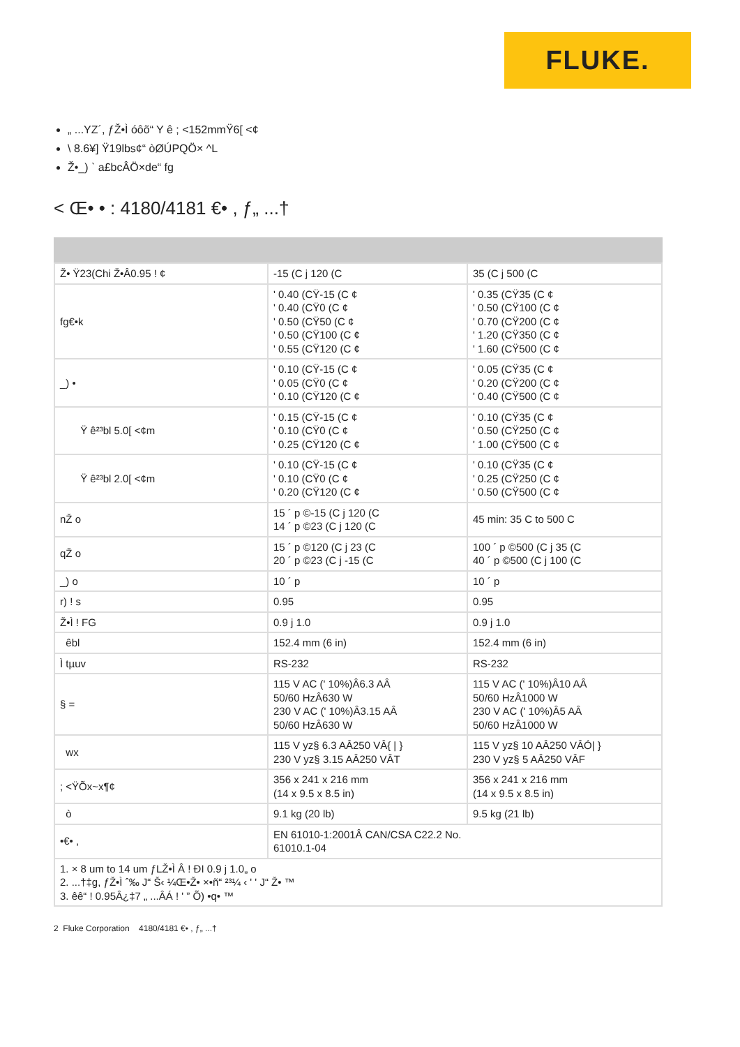FLUKE.
„ ...YZ´, ƒŽ•Ì óôõ“ Y ê ; <152mmŸ6[ <¢
\ 8.6¥] Ÿ19lbs¢“ òØÚPQÖ× ^L
Ž•_) ` a£bcÂÖ×de“ fg
< Œ• • : 4180/4181 €• , ƒ„ ...†
| Ž• Ÿ23(Chi Ž•Â0.95 ! ¢ | -15 (C j 120 (C | 35 (C j 500 (C |
| fg€•k | ' 0.40 (CŸ-15 (C ¢ ' 0.40 (CŸ0 (C ¢ ' 0.50 (CŸ50 (C ¢ ' 0.50 (CŸ100 (C ¢ ' 0.55 (CŸ120 (C ¢ | ' 0.35 (CŸ35 (C ¢ ' 0.50 (CŸ100 (C ¢ ' 0.70 (CŸ200 (C ¢ ' 1.20 (CŸ350 (C ¢ ' 1.60 (CŸ500 (C ¢ |
| _) • | ' 0.10 (CŸ-15 (C ¢ ' 0.05 (CŸ0 (C ¢ ' 0.10 (CŸ120 (C ¢ | ' 0.05 (CŸ35 (C ¢ ' 0.20 (CŸ200 (C ¢ ' 0.40 (CŸ500 (C ¢ |
| Ÿ ê²³bl 5.0[ <¢m | ' 0.15 (CŸ-15 (C ¢ ' 0.10 (CŸ0 (C ¢ ' 0.25 (CŸ120 (C ¢ | ' 0.10 (CŸ35 (C ¢ ' 0.50 (CŸ250 (C ¢ ' 1.00 (CŸ500 (C ¢ |
| Ÿ ê²³bl 2.0[ <¢m | ' 0.10 (CŸ-15 (C ¢ ' 0.10 (CŸ0 (C ¢ ' 0.20 (CŸ120 (C ¢ | ' 0.10 (CŸ35 (C ¢ ' 0.25 (CŸ250 (C ¢ ' 0.50 (CŸ500 (C ¢ |
| nŽ o | 15 ´ p ©-15 (C j 120 (C 14 ´ p ©23 (C j 120 (C | 45 min: 35 C to 500 C |
| qŽ o | 15 ´ p ©120 (C j 23 (C 20 ´ p ©23 (C j -15 (C | 100 ´ p ©500 (C j 35 (C 40 ´ p ©500 (C j 100 (C |
| _) o | 10 ´ p | 10 ´ p |
| r) ! s | 0.95 | 0.95 |
| Ž•Ì ! FG | 0.9 j 1.0 | 0.9 j 1.0 |
| êbl | 152.4 mm (6 in) | 152.4 mm (6 in) |
| Ì tµuv | RS-232 | RS-232 |
| § = | 115 V AC (' 10%)Â6.3 AÂ 50/60 HzÂ630 W 230 V AC (' 10%)Â3.15 AÂ 50/60 HzÂ630 W | 115 V AC (' 10%)Â10 AÂ 50/60 HzÂ1000 W 230 V AC (' 10%)Â5 AÂ 50/60 HzÂ1000 W |
| wx | 115 V yz§ 6.3 AÂ250 VÂ{ / } 230 V yz§ 3.15 AÂ250 VÂT | 115 V yz§ 10 AÂ250 VÂÓ/ } 230 V yz§ 5 AÂ250 VÂF |
| ; <ŸÕx~x¶¢ | 356 x 241 x 216 mm (14 x 9.5 x 8.5 in) | 356 x 241 x 216 mm (14 x 9.5 x 8.5 in) |
| ò | 9.1 kg (20 lb) | 9.5 kg (21 lb) |
| •€• , | EN 61010-1:2001Â CAN/CSA C22.2 No. 61010.1-04 | |
| 1. × 8 um to 14 um ƒLŽ•Ì Â ! ÐI 0.9 j 1.0„ o 2. ...†‡g, ƒŽ•Ì ˆ‰ J“ Š‹ ¼Œ•Ž• ×•ñ“ ²³¼ ‹ ' ' J“ Ž• ™ 3. êê“ ! 0.95Â¿‡7 „ ...ÂÁ ! ' ” Õ) •q• ™ | | |
2 Fluke Corporation 4180/4181 €• , ƒ„ ...†